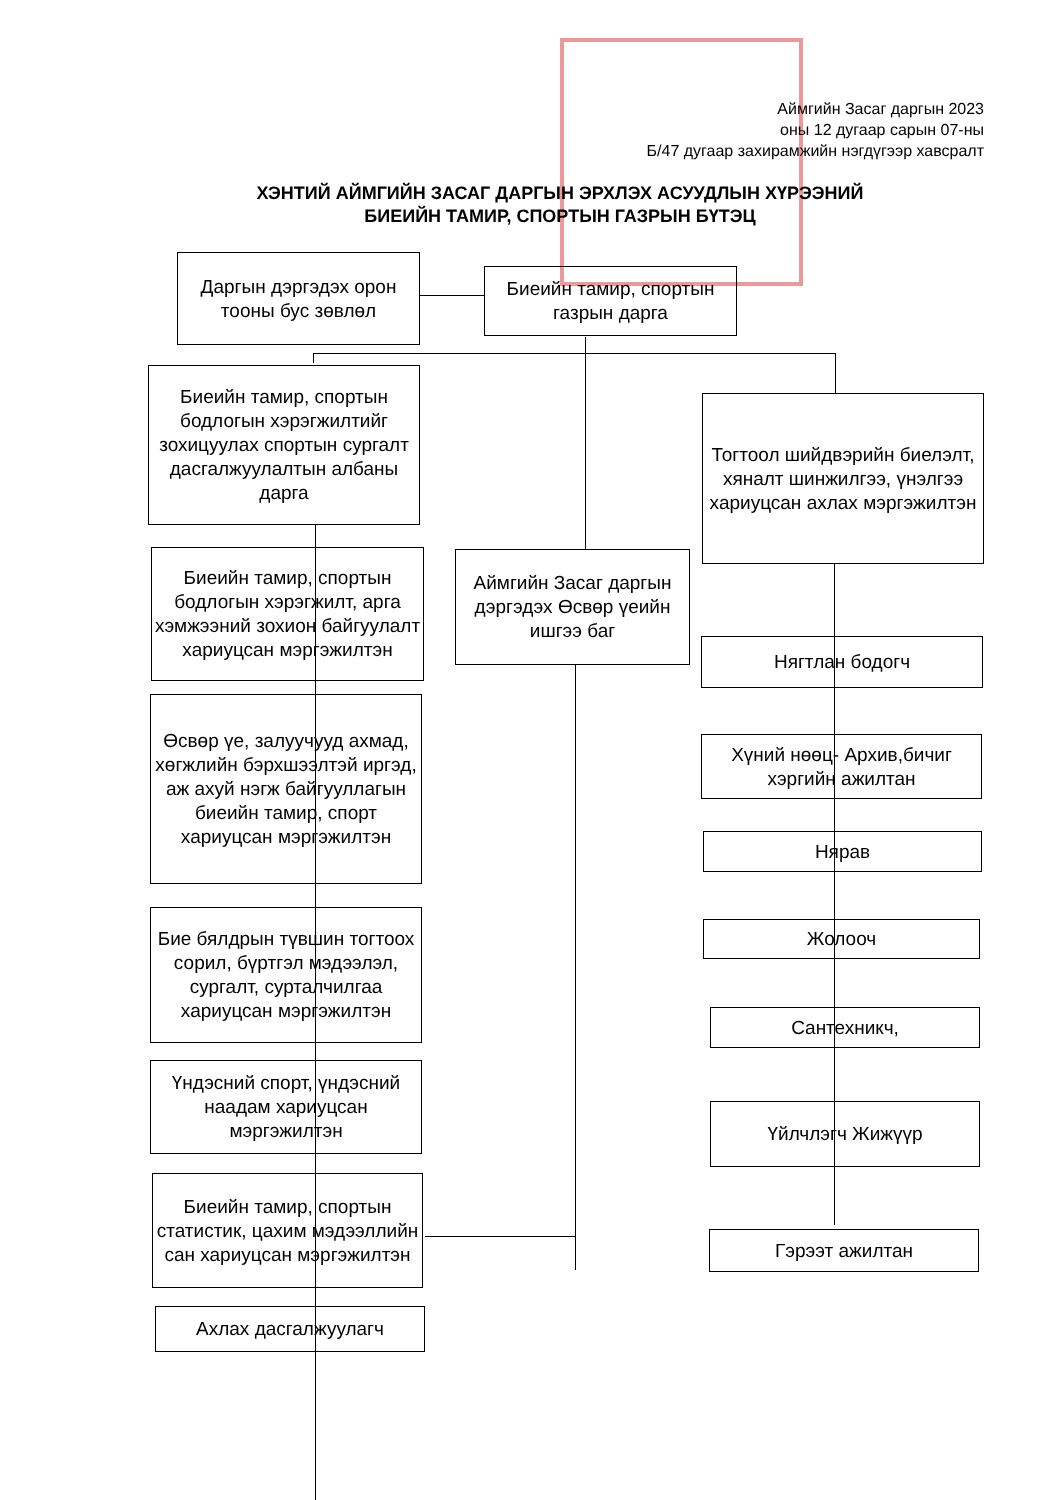Аймгийн Засаг даргын 2023
оны 12 дугаар сарын 07-ны
Б/47 дугаар захирамжийн нэгдүгээр хавсралт
ХЭНТИЙ АЙМГИЙН ЗАСАГ ДАРГЫН ЭРХЛЭХ АСУУДЛЫН ХҮРЭЭНИЙ
БИЕИЙН ТАМИР, СПОРТЫН ГАЗРЫН БҮТЭЦ
Даргын дэргэдэх орон тооны бус зөвлөл
Биеийн тамир, спортын газрын дарга
Биеийн тамир, спортын бодлогын хэрэгжилтийг зохицуулах спортын сургалт дасгалжуулалтын албаны дарга
Тогтоол шийдвэрийн биелэлт, хяналт шинжилгээ, үнэлгээ хариуцсан ахлах мэргэжилтэн
Биеийн тамир, спортын бодлогын хэрэгжилт, арга хэмжээний зохион байгуулалт хариуцсан мэргэжилтэн
Аймгийн Засаг даргын дэргэдэх Өсвөр үеийн ишгээ баг
Нягтлан бодогч
Өсвөр үе, залуучууд ахмад, хөгжлийн бэрхшээлтэй иргэд, аж ахуй нэгж байгууллагын биеийн тамир, спорт хариуцсан мэргэжилтэн
Хүний нөөц- Архив,бичиг хэргийн ажилтан
Нярав
Жолооч
Бие бялдрын түвшин тогтоох сорил, бүртгэл мэдээлэл, сургалт, сурталчилгаа хариуцсан мэргэжилтэн
Сантехникч,
Үндэсний спорт, үндэсний наадам хариуцсан мэргэжилтэн
Үйлчлэгч Жижүүр
Биеийн тамир, спортын статистик, цахим мэдээллийн сан хариуцсан мэргэжилтэн
Гэрээт ажилтан
Ахлах дасгалжуулагч